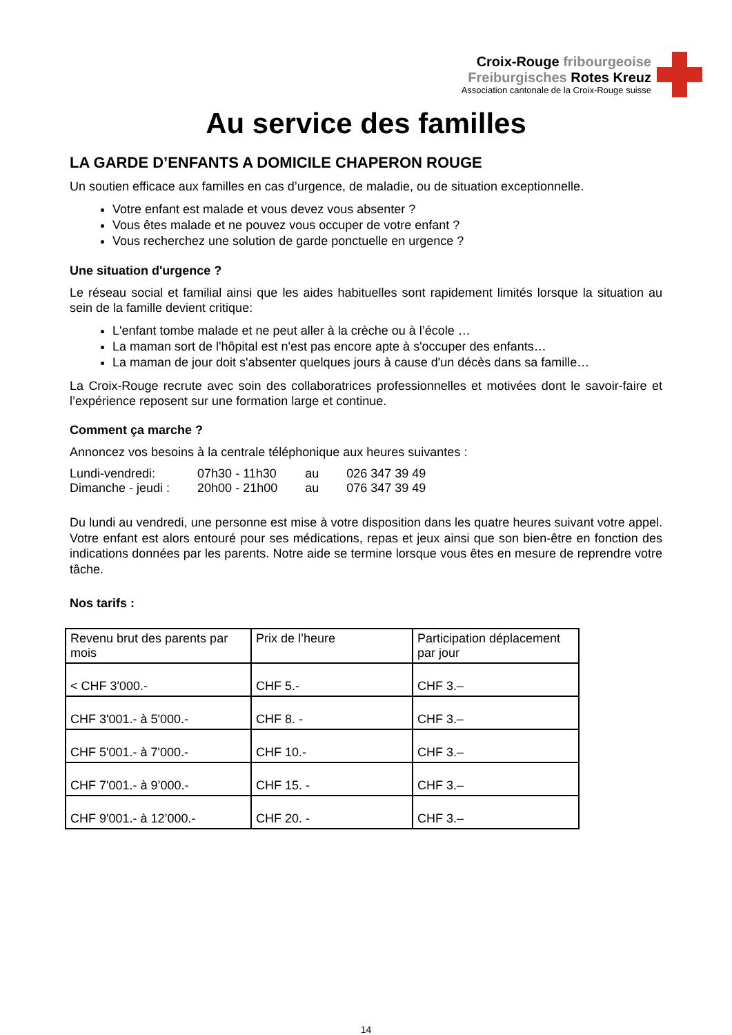Croix-Rouge fribourgeoise
Freiburgisches Rotes Kreuz
Association cantonale de la Croix-Rouge suisse
Au service des familles
LA GARDE D’ENFANTS A DOMICILE CHAPERON ROUGE
Un soutien efficace aux familles en cas d’urgence, de maladie, ou de situation exceptionnelle.
Votre enfant est malade et vous devez vous absenter ?
Vous êtes malade et ne pouvez vous occuper de votre enfant ?
Vous recherchez une solution de garde ponctuelle en urgence ?
Une situation d'urgence ?
Le réseau social et familial ainsi que les aides habituelles sont rapidement limités lorsque la situation au sein de la famille devient critique:
L'enfant tombe malade et ne peut aller à la crèche ou à l’école …
La maman sort de l'hôpital est n'est pas encore apte à s'occuper des enfants…
La maman de jour doit s'absenter quelques jours à cause d'un décès dans sa famille…
La Croix-Rouge recrute avec soin des collaboratrices professionnelles et motivées dont le savoir-faire et l’expérience reposent sur une formation large et continue.
Comment ça marche ?
Annoncez vos besoins à la centrale téléphonique aux heures suivantes :
| Lundi-vendredi: | 07h30 - 11h30 | au | 026 347 39 49 |
| Dimanche - jeudi : | 20h00 - 21h00 | au | 076 347 39 49 |
Du lundi au vendredi, une personne est mise à votre disposition dans les quatre heures suivant votre appel. Votre enfant est alors entouré pour ses médications, repas et jeux ainsi que son bien-être en fonction des indications données par les parents. Notre aide se termine lorsque vous êtes en mesure de reprendre votre tâche.
Nos tarifs :
| Revenu brut des parents par mois | Prix de l’heure | Participation déplacement par jour |
| --- | --- | --- |
| < CHF 3'000.- | CHF 5.- | CHF 3.– |
| CHF 3'001.- à 5'000.- | CHF 8. - | CHF 3.– |
| CHF 5'001.- à 7'000.- | CHF 10.- | CHF 3.– |
| CHF 7'001.- à 9’000.- | CHF 15. - | CHF 3.– |
| CHF 9'001.- à 12’000.- | CHF 20. - | CHF 3.– |
14